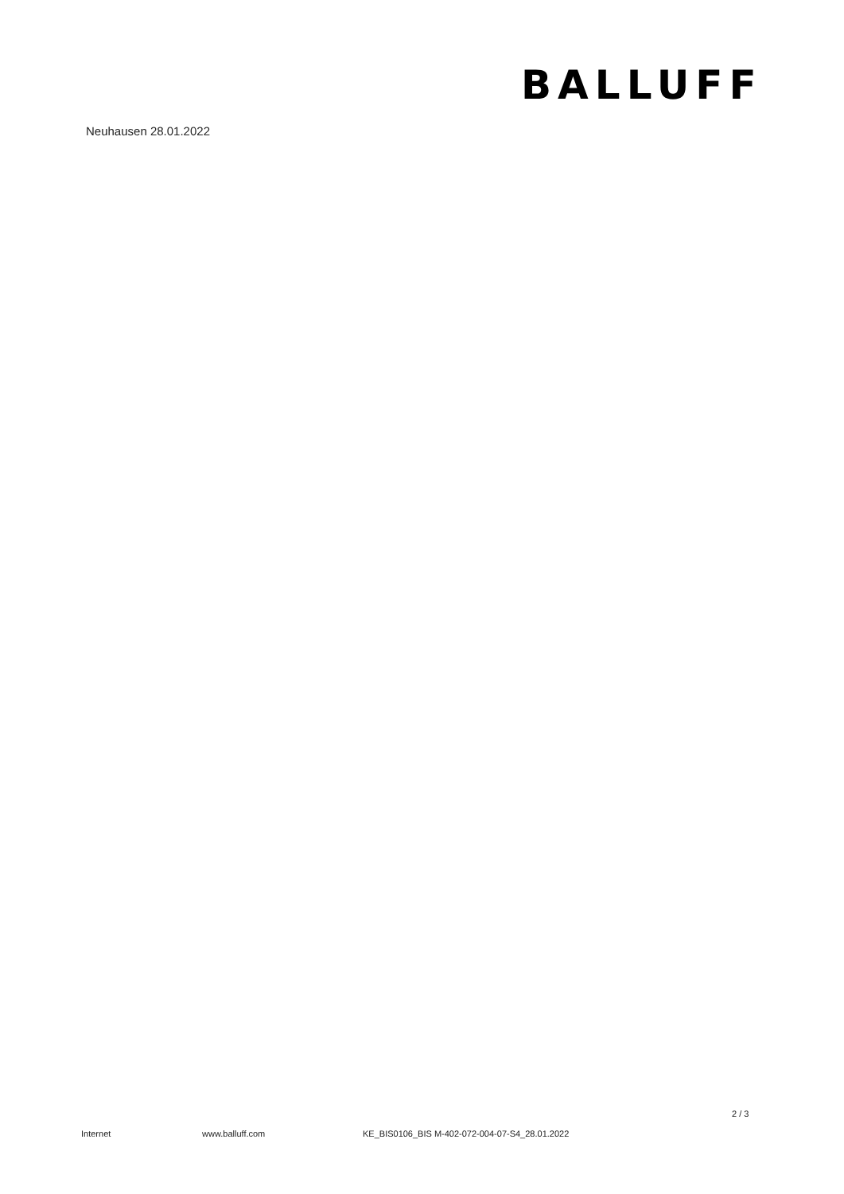BALLUFF
Neuhausen 28.01.2022
2 / 3
Internet www.balluff.com KE_BIS0106_BIS M-402-072-004-07-S4_28.01.2022